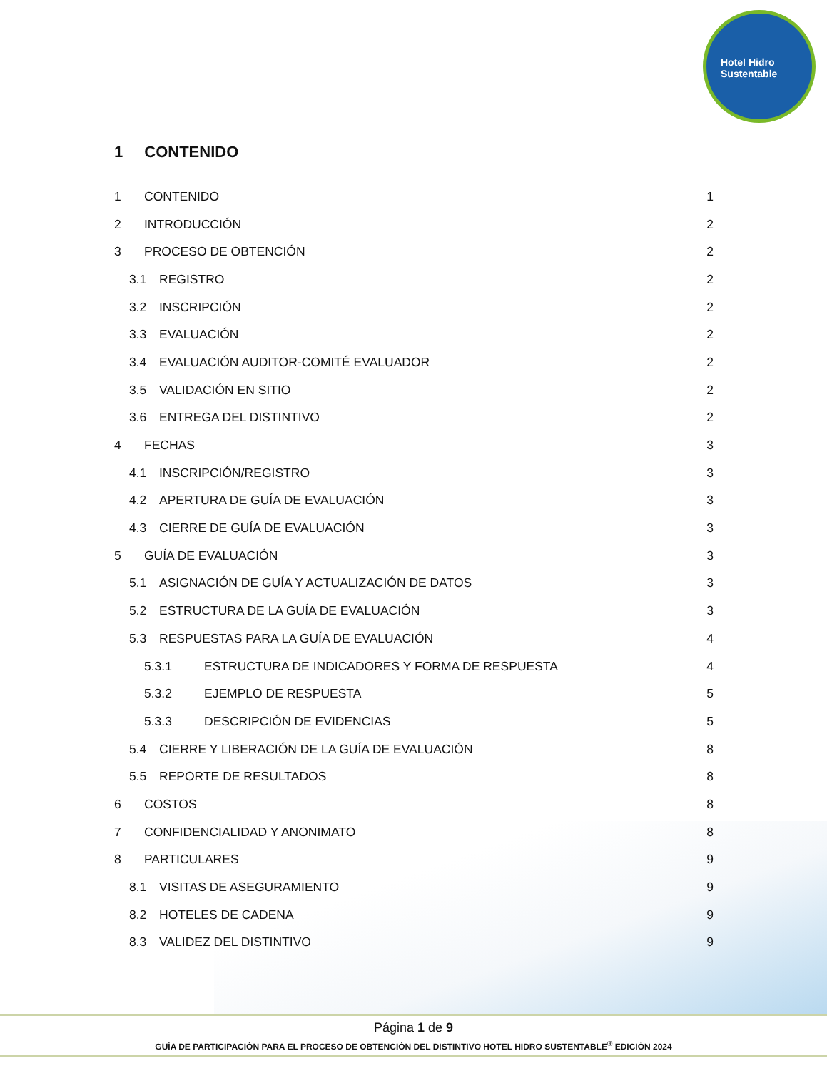Hotel Hidro Sustentable
1 CONTENIDO
1 CONTENIDO 1
2 INTRODUCCIÓN 2
3 PROCESO DE OBTENCIÓN 2
3.1 REGISTRO 2
3.2 INSCRIPCIÓN 2
3.3 EVALUACIÓN 2
3.4 EVALUACIÓN AUDITOR-COMITÉ EVALUADOR 2
3.5 VALIDACIÓN EN SITIO 2
3.6 ENTREGA DEL DISTINTIVO 2
4 FECHAS 3
4.1 INSCRIPCIÓN/REGISTRO 3
4.2 APERTURA DE GUÍA DE EVALUACIÓN 3
4.3 CIERRE DE GUÍA DE EVALUACIÓN 3
5 GUÍA DE EVALUACIÓN 3
5.1 ASIGNACIÓN DE GUÍA Y ACTUALIZACIÓN DE DATOS 3
5.2 ESTRUCTURA DE LA GUÍA DE EVALUACIÓN 3
5.3 RESPUESTAS PARA LA GUÍA DE EVALUACIÓN 4
5.3.1 ESTRUCTURA DE INDICADORES Y FORMA DE RESPUESTA 4
5.3.2 EJEMPLO DE RESPUESTA 5
5.3.3 DESCRIPCIÓN DE EVIDENCIAS 5
5.4 CIERRE Y LIBERACIÓN DE LA GUÍA DE EVALUACIÓN 8
5.5 REPORTE DE RESULTADOS 8
6 COSTOS 8
7 CONFIDENCIALIDAD Y ANONIMATO 8
8 PARTICULARES 9
8.1 VISITAS DE ASEGURAMIENTO 9
8.2 HOTELES DE CADENA 9
8.3 VALIDEZ DEL DISTINTIVO 9
Página 1 de 9
GUÍA DE PARTICIPACIÓN PARA EL PROCESO DE OBTENCIÓN DEL DISTINTIVO HOTEL HIDRO SUSTENTABLE<sup>®</sup> EDICIÓN 2024